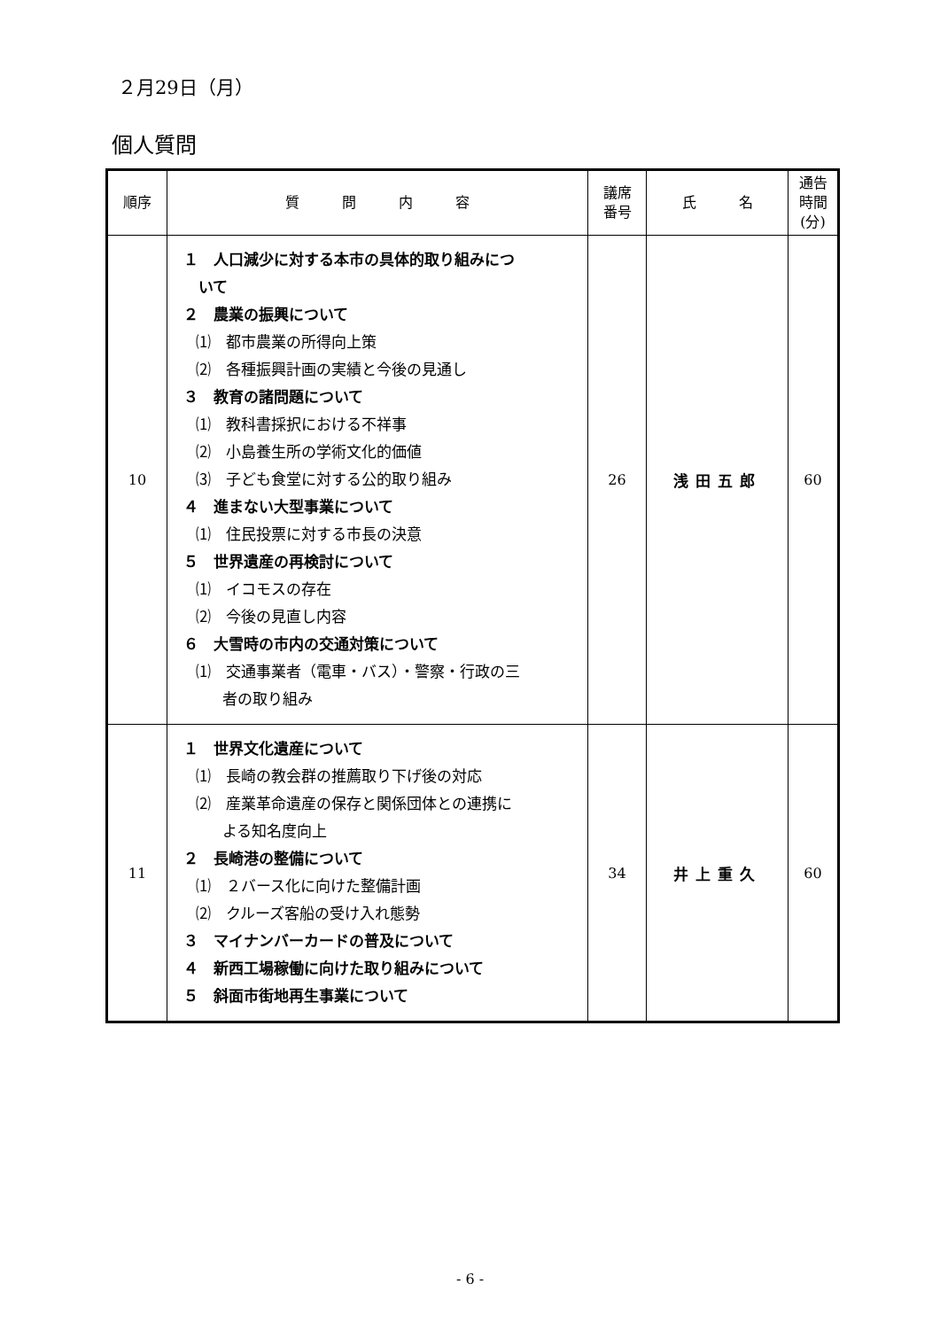２月29日（月）
個人質問
| 順序 | 質 問 内 容 | 議席 番号 | 氏 名 | 通告 時間 (分) |
| --- | --- | --- | --- | --- |
| 10 | １ 人口減少に対する本市の具体的取り組みにつ いて ２ 農業の振興について ⑴ 都市農業の所得向上策 ⑵ 各種振興計画の実績と今後の見通し ３ 教育の諸問題について ⑴ 教科書採択における不祥事 ⑵ 小島養生所の学術文化的価値 ⑶ 子ども食堂に対する公的取り組み ４ 進まない大型事業について ⑴ 住民投票に対する市長の決意 ５ 世界遺産の再検討について ⑴ イコモスの存在 ⑵ 今後の見直し内容 ６ 大雪時の市内の交通対策について ⑴ 交通事業者（電車・バス）・警察・行政の三 者の取り組み | 26 | 浅田五郎 | 60 |
| 11 | １ 世界文化遺産について ⑴ 長崎の教会群の推薦取り下げ後の対応 ⑵ 産業革命遺産の保存と関係団体との連携に よる知名度向上 ２ 長崎港の整備について ⑴ ２バース化に向けた整備計画 ⑵ クルーズ客船の受け入れ態勢 ３ マイナンバーカードの普及について ４ 新西工場稼働に向けた取り組みについて ５ 斜面市街地再生事業について | 34 | 井上重久 | 60 |
- 6 -